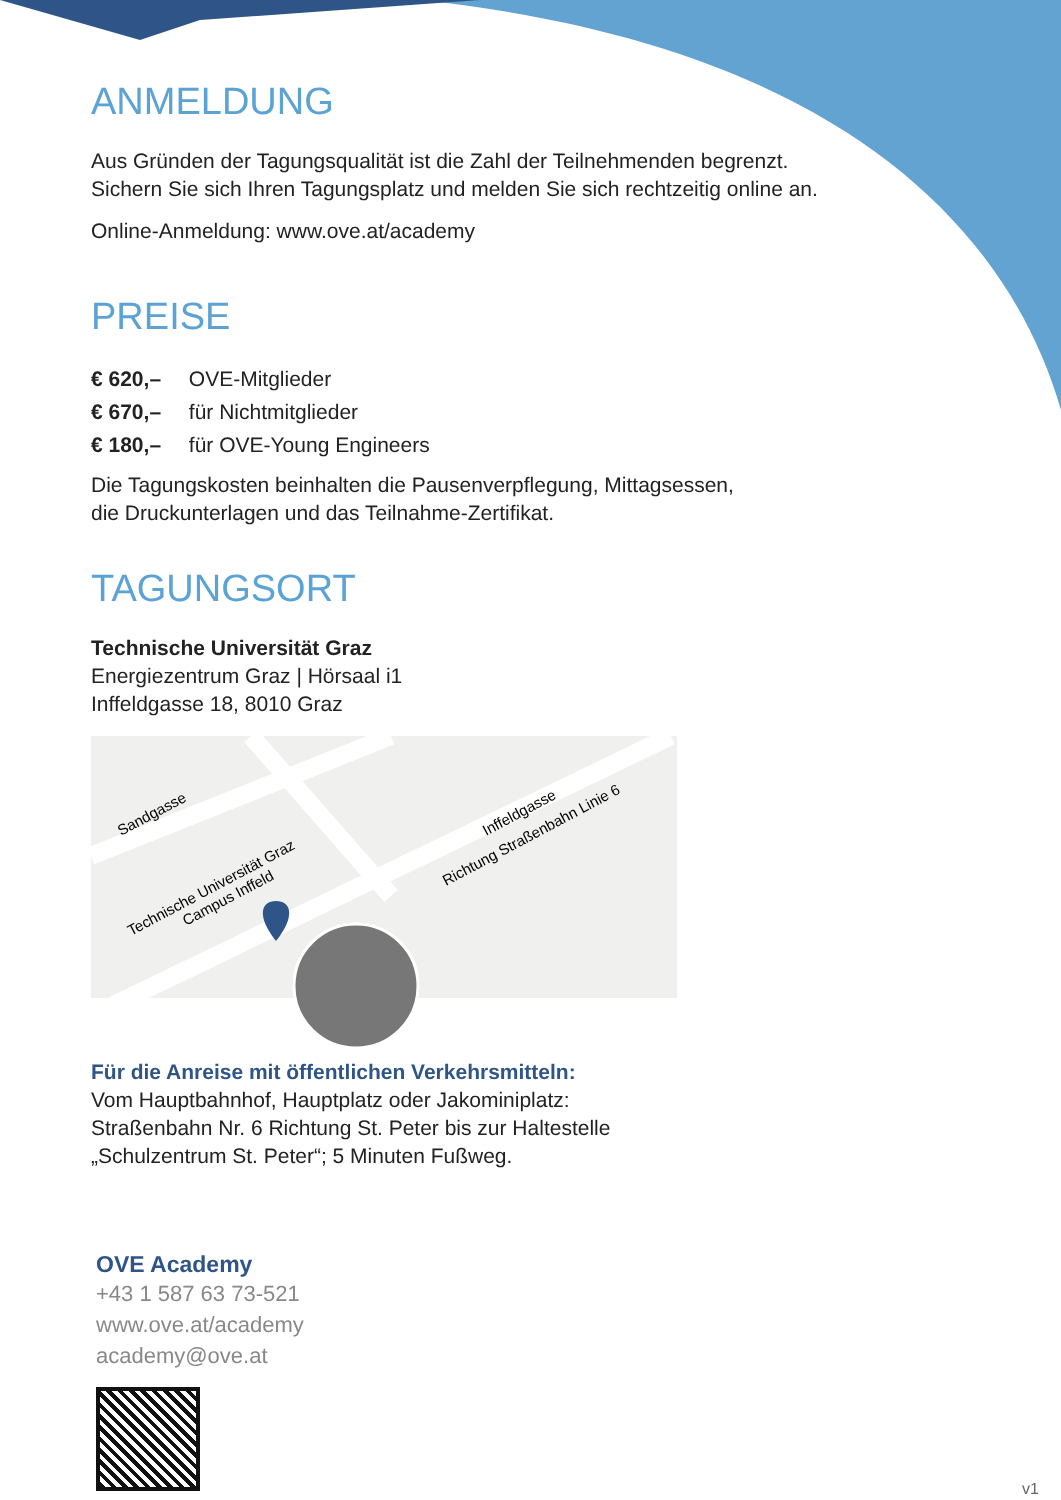ANMELDUNG
Aus Gründen der Tagungsqualität ist die Zahl der Teilnehmenden begrenzt.
Sichern Sie sich Ihren Tagungsplatz und melden Sie sich rechtzeitig online an.
Online-Anmeldung: www.ove.at/academy
PREISE
€ 620,– OVE-Mitglieder
€ 670,– für Nichtmitglieder
€ 180,– für OVE-Young Engineers
Die Tagungskosten beinhalten die Pausenverpflegung, Mittagsessen,
die Druckunterlagen und das Teilnahme-Zertifikat.
TAGUNGSORT
Technische Universität Graz
Energiezentrum Graz | Hörsaal i1
Inffeldgasse 18, 8010 Graz
Sandgasse
Technische Universität Graz
Campus Inffeld
Inffeldgasse
Richtung Straßenbahn Linie 6
Für die Anreise mit öffentlichen Verkehrsmitteln:
Vom Hauptbahnhof, Hauptplatz oder Jakominiplatz:
Straßenbahn Nr. 6 Richtung St. Peter bis zur Haltestelle
„Schulzentrum St. Peter“; 5 Minuten Fußweg.
OVE Academy
+43 1 587 63 73-521
www.ove.at/academy
academy@ove.at
v1